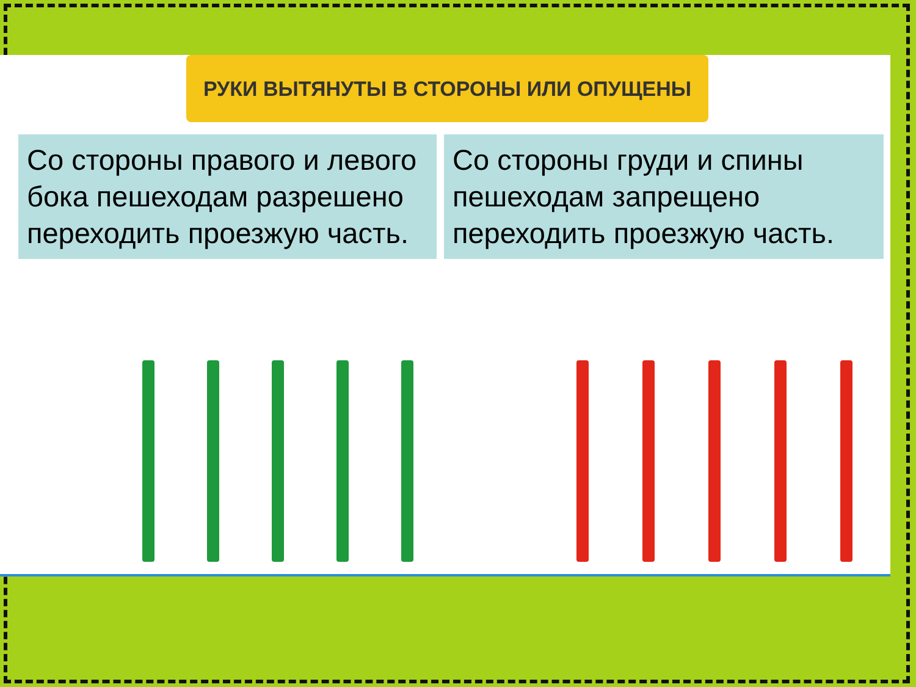РУКИ ВЫТЯНУТЫ В СТОРОНЫ ИЛИ ОПУЩЕНЫ
Со стороны правого и левого бока пешеходам разрешено переходить проезжую часть.
Со стороны груди и спины пешеходам запрещено переходить проезжую часть.